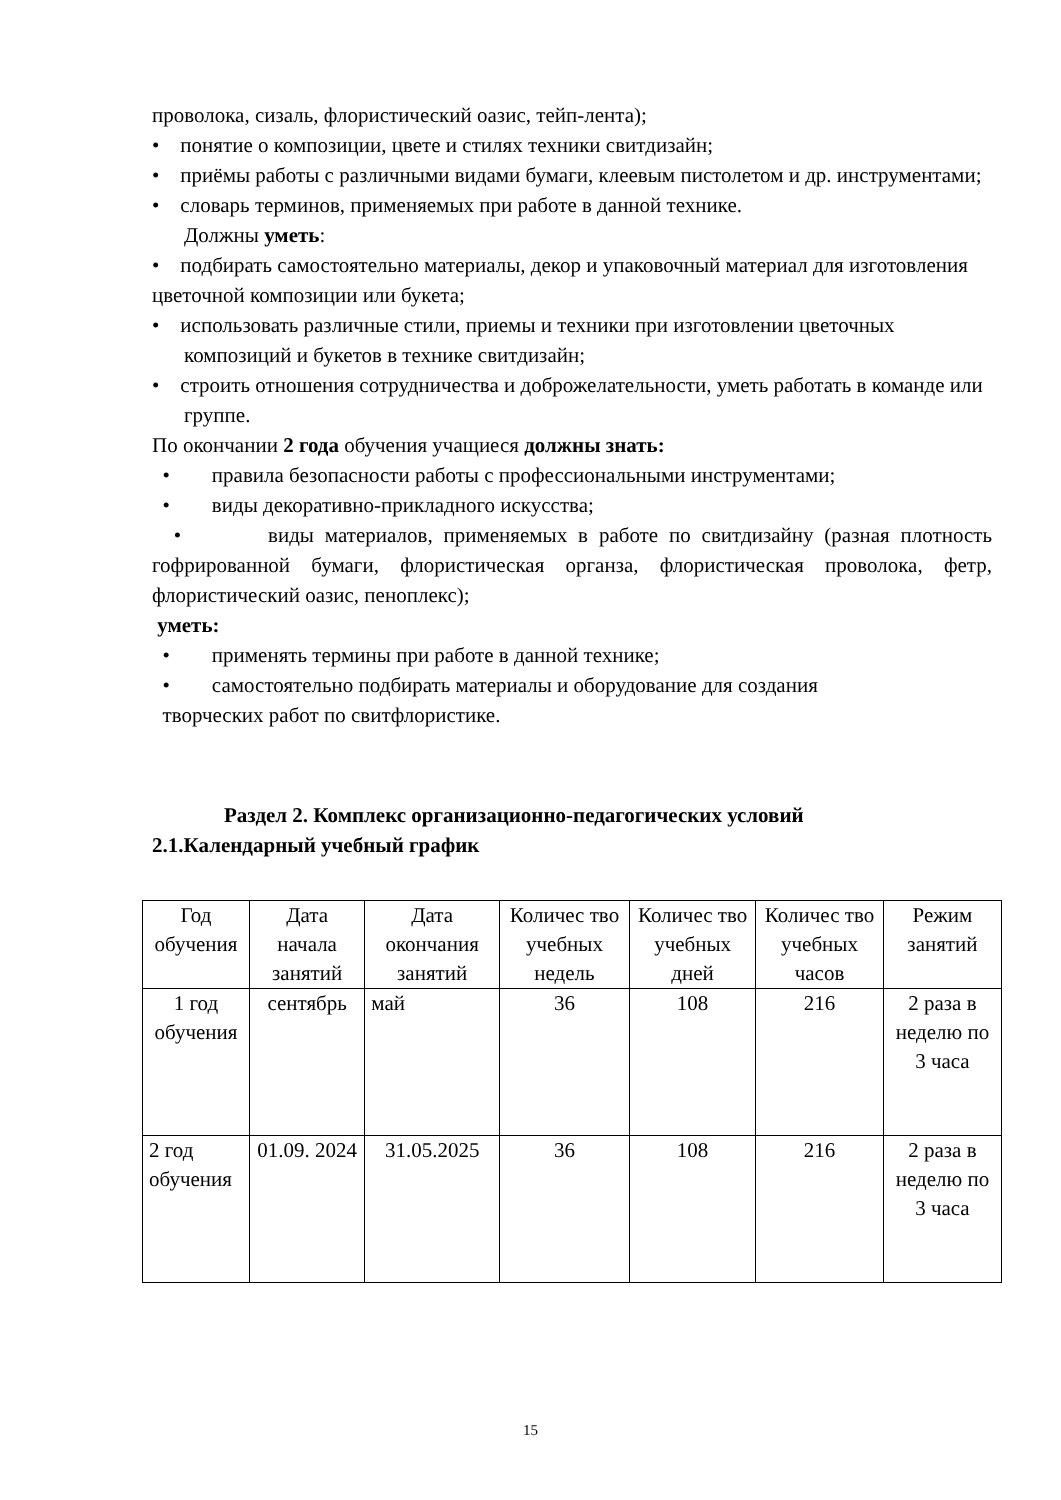проволока, сизаль, флористический оазис, тейп-лента);
• понятие о композиции, цвете и стилях техники свитдизайн;
• приёмы работы с различными видами бумаги, клеевым пистолетом и др. инструментами;
• словарь терминов, применяемых при работе в данной технике.
Должны уметь:
• подбирать самостоятельно материалы, декор и упаковочный материал для изготовления цветочной композиции или букета;
• использовать различные стили, приемы и техники при изготовлении цветочных композиций и букетов в технике свитдизайн;
• строить отношения сотрудничества и доброжелательности, уметь работать в команде или группе.
По окончании 2 года обучения учащиеся должны знать:
• правила безопасности работы с профессиональными инструментами;
• виды декоративно-прикладного искусства;
• виды материалов, применяемых в работе по свитдизайну (разная плотность гофрированной бумаги, флористическая органза, флористическая проволока, фетр, флористический оазис, пеноплекс);
уметь:
• применять термины при работе в данной технике;
• самостоятельно подбирать материалы и оборудование для создания
творческих работ по свитфлористике.
Раздел 2. Комплекс организационно-педагогических условий
2.1.Календарный учебный график
| Год обучения | Дата начала занятий | Дата окончания занятий | Количес тво учебных недель | Количес тво учебных дней | Количес тво учебных часов | Режим занятий |
| 1 год обучения | сентябрь | май | 36 | 108 | 216 | 2 раза в неделю по 3 часа |
| 2 год обучения | 01.09. 2024 | 31.05.2025 | 36 | 108 | 216 | 2 раза в неделю по 3 часа |
15